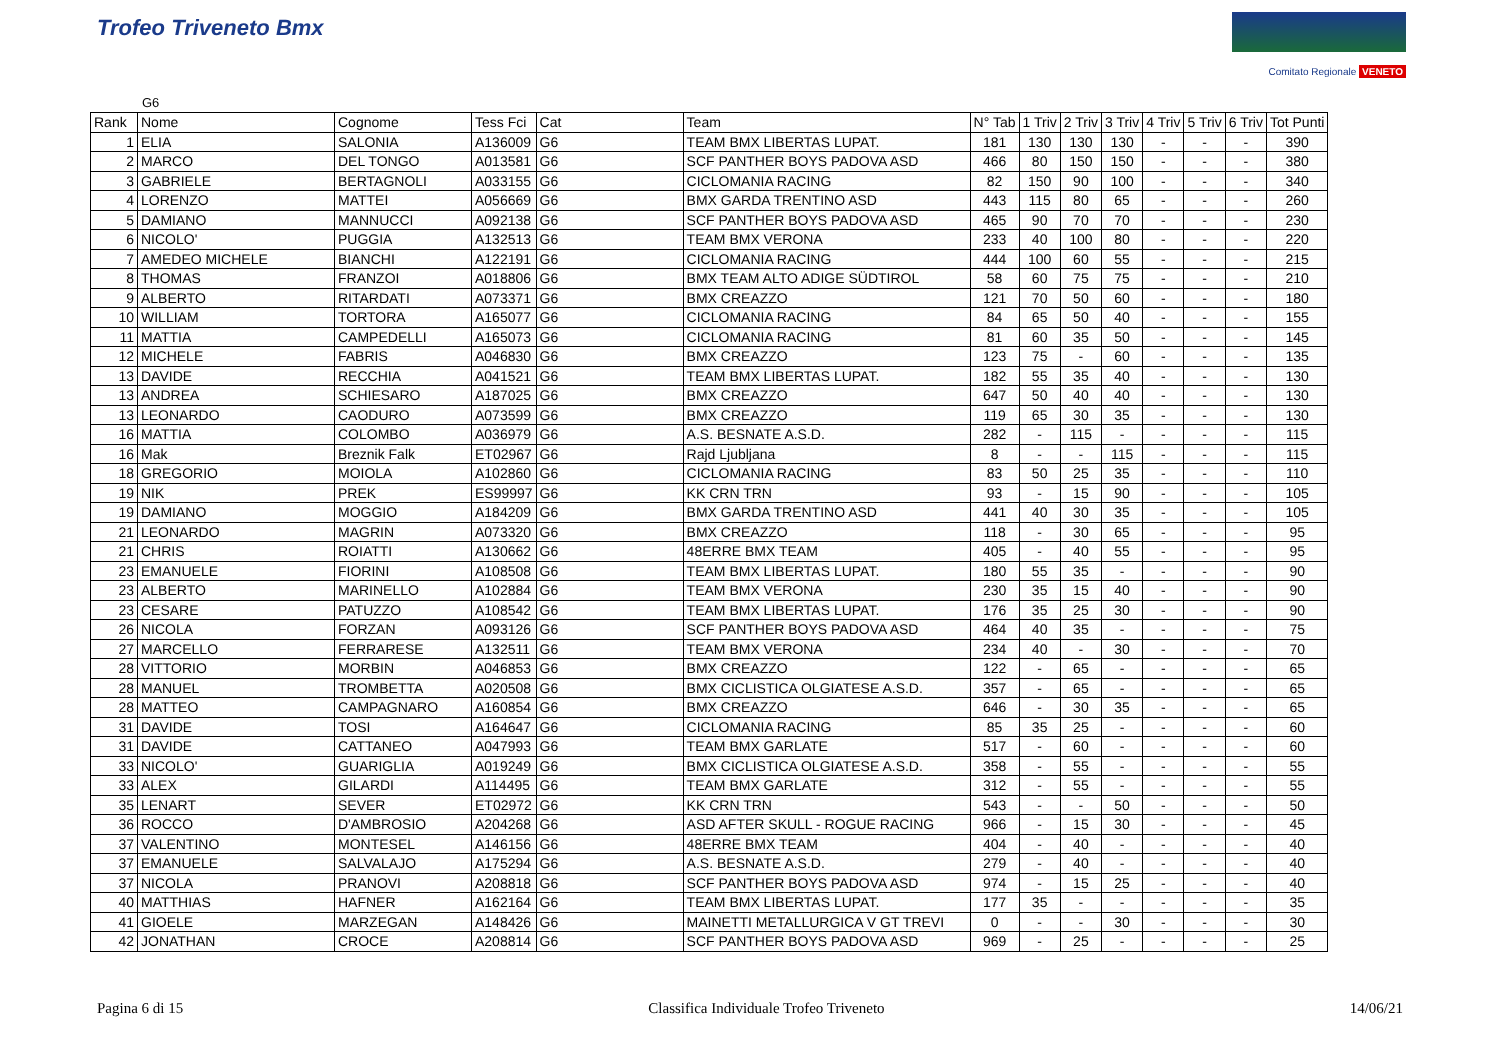Trofeo Triveneto Bmx
Comitato Regionale VENETO
G6
| Rank | Nome | Cognome | Tess Fci | Cat | Team | N° Tab | 1 Triv | 2 Triv | 3 Triv | 4 Triv | 5 Triv | 6 Triv | Tot Punti |
| --- | --- | --- | --- | --- | --- | --- | --- | --- | --- | --- | --- | --- | --- |
| 1 | ELIA | SALONIA | A136009 | G6 | TEAM BMX LIBERTAS LUPAT. | 181 | 130 | 130 | 130 | - | - | - | 390 |
| 2 | MARCO | DEL TONGO | A013581 | G6 | SCF PANTHER BOYS PADOVA ASD | 466 | 80 | 150 | 150 | - | - | - | 380 |
| 3 | GABRIELE | BERTAGNOLI | A033155 | G6 | CICLOMANIA RACING | 82 | 150 | 90 | 100 | - | - | - | 340 |
| 4 | LORENZO | MATTEI | A056669 | G6 | BMX GARDA TRENTINO ASD | 443 | 115 | 80 | 65 | - | - | - | 260 |
| 5 | DAMIANO | MANNUCCI | A092138 | G6 | SCF PANTHER BOYS PADOVA ASD | 465 | 90 | 70 | 70 | - | - | - | 230 |
| 6 | NICOLO' | PUGGIA | A132513 | G6 | TEAM BMX VERONA | 233 | 40 | 100 | 80 | - | - | - | 220 |
| 7 | AMEDEO MICHELE | BIANCHI | A122191 | G6 | CICLOMANIA RACING | 444 | 100 | 60 | 55 | - | - | - | 215 |
| 8 | THOMAS | FRANZOI | A018806 | G6 | BMX TEAM ALTO ADIGE SÜDTIROL | 58 | 60 | 75 | 75 | - | - | - | 210 |
| 9 | ALBERTO | RITARDATI | A073371 | G6 | BMX CREAZZO | 121 | 70 | 50 | 60 | - | - | - | 180 |
| 10 | WILLIAM | TORTORA | A165077 | G6 | CICLOMANIA RACING | 84 | 65 | 50 | 40 | - | - | - | 155 |
| 11 | MATTIA | CAMPEDELLI | A165073 | G6 | CICLOMANIA RACING | 81 | 60 | 35 | 50 | - | - | - | 145 |
| 12 | MICHELE | FABRIS | A046830 | G6 | BMX CREAZZO | 123 | 75 | - | 60 | - | - | - | 135 |
| 13 | DAVIDE | RECCHIA | A041521 | G6 | TEAM BMX LIBERTAS LUPAT. | 182 | 55 | 35 | 40 | - | - | - | 130 |
| 13 | ANDREA | SCHIESARO | A187025 | G6 | BMX CREAZZO | 647 | 50 | 40 | 40 | - | - | - | 130 |
| 13 | LEONARDO | CAODURO | A073599 | G6 | BMX CREAZZO | 119 | 65 | 30 | 35 | - | - | - | 130 |
| 16 | MATTIA | COLOMBO | A036979 | G6 | A.S. BESNATE A.S.D. | 282 | - | 115 | - | - | - | - | 115 |
| 16 | Mak | Breznik Falk | ET02967 | G6 | Rajd Ljubljana | 8 | - | - | 115 | - | - | - | 115 |
| 18 | GREGORIO | MOIOLA | A102860 | G6 | CICLOMANIA RACING | 83 | 50 | 25 | 35 | - | - | - | 110 |
| 19 | NIK | PREK | ES99997 | G6 | KK CRN TRN | 93 | - | 15 | 90 | - | - | - | 105 |
| 19 | DAMIANO | MOGGIO | A184209 | G6 | BMX GARDA TRENTINO ASD | 441 | 40 | 30 | 35 | - | - | - | 105 |
| 21 | LEONARDO | MAGRIN | A073320 | G6 | BMX CREAZZO | 118 | - | 30 | 65 | - | - | - | 95 |
| 21 | CHRIS | ROIATTI | A130662 | G6 | 48ERRE BMX TEAM | 405 | - | 40 | 55 | - | - | - | 95 |
| 23 | EMANUELE | FIORINI | A108508 | G6 | TEAM BMX LIBERTAS LUPAT. | 180 | 55 | 35 | - | - | - | - | 90 |
| 23 | ALBERTO | MARINELLO | A102884 | G6 | TEAM BMX VERONA | 230 | 35 | 15 | 40 | - | - | - | 90 |
| 23 | CESARE | PATUZZO | A108542 | G6 | TEAM BMX LIBERTAS LUPAT. | 176 | 35 | 25 | 30 | - | - | - | 90 |
| 26 | NICOLA | FORZAN | A093126 | G6 | SCF PANTHER BOYS PADOVA ASD | 464 | 40 | 35 | - | - | - | - | 75 |
| 27 | MARCELLO | FERRARESE | A132511 | G6 | TEAM BMX VERONA | 234 | 40 | - | 30 | - | - | - | 70 |
| 28 | VITTORIO | MORBIN | A046853 | G6 | BMX CREAZZO | 122 | - | 65 | - | - | - | - | 65 |
| 28 | MANUEL | TROMBETTA | A020508 | G6 | BMX CICLISTICA OLGIATESE A.S.D. | 357 | - | 65 | - | - | - | - | 65 |
| 28 | MATTEO | CAMPAGNARO | A160854 | G6 | BMX CREAZZO | 646 | - | 30 | 35 | - | - | - | 65 |
| 31 | DAVIDE | TOSI | A164647 | G6 | CICLOMANIA RACING | 85 | 35 | 25 | - | - | - | - | 60 |
| 31 | DAVIDE | CATTANEO | A047993 | G6 | TEAM BMX GARLATE | 517 | - | 60 | - | - | - | - | 60 |
| 33 | NICOLO' | GUARIGLIA | A019249 | G6 | BMX CICLISTICA OLGIATESE A.S.D. | 358 | - | 55 | - | - | - | - | 55 |
| 33 | ALEX | GILARDI | A114495 | G6 | TEAM BMX GARLATE | 312 | - | 55 | - | - | - | - | 55 |
| 35 | LENART | SEVER | ET02972 | G6 | KK CRN TRN | 543 | - | - | 50 | - | - | - | 50 |
| 36 | ROCCO | D'AMBROSIO | A204268 | G6 | ASD AFTER SKULL - ROGUE RACING | 966 | - | 15 | 30 | - | - | - | 45 |
| 37 | VALENTINO | MONTESEL | A146156 | G6 | 48ERRE BMX TEAM | 404 | - | 40 | - | - | - | - | 40 |
| 37 | EMANUELE | SALVALAJO | A175294 | G6 | A.S. BESNATE A.S.D. | 279 | - | 40 | - | - | - | - | 40 |
| 37 | NICOLA | PRANOVI | A208818 | G6 | SCF PANTHER BOYS PADOVA ASD | 974 | - | 15 | 25 | - | - | - | 40 |
| 40 | MATTHIAS | HAFNER | A162164 | G6 | TEAM BMX LIBERTAS LUPAT. | 177 | 35 | - | - | - | - | - | 35 |
| 41 | GIOELE | MARZEGAN | A148426 | G6 | MAINETTI METALLURGICA V GT TREVI | 0 | - | - | 30 | - | - | - | 30 |
| 42 | JONATHAN | CROCE | A208814 | G6 | SCF PANTHER BOYS PADOVA ASD | 969 | - | 25 | - | - | - | - | 25 |
Pagina 6 di 15 Classifica Individuale Trofeo Triveneto 14/06/21